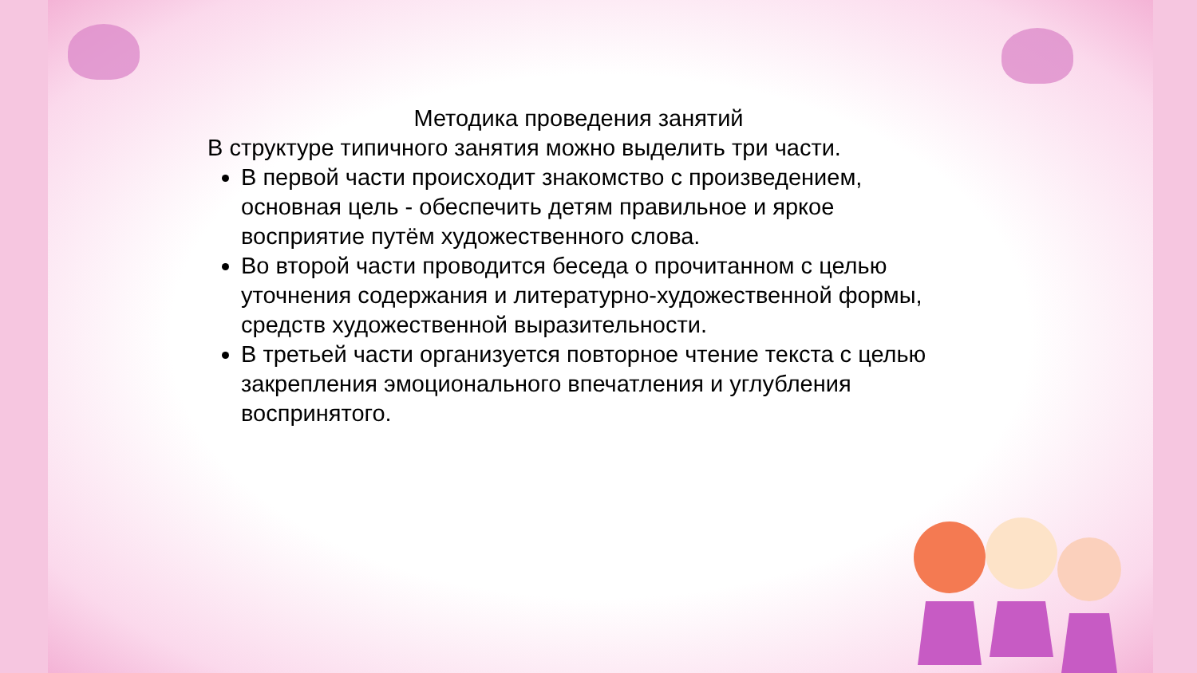Методика проведения занятий
В структуре типичного занятия можно выделить три части.
В первой части происходит знакомство с произведением, основная цель - обеспечить детям правильное и яркое восприятие путём художественного слова.
Во второй части проводится беседа о прочитанном с целью уточнения содержания и литературно-художественной формы, средств художественной выразительности.
В третьей части организуется повторное чтение текста с целью закрепления эмоционального впечатления и углубления воспринятого.